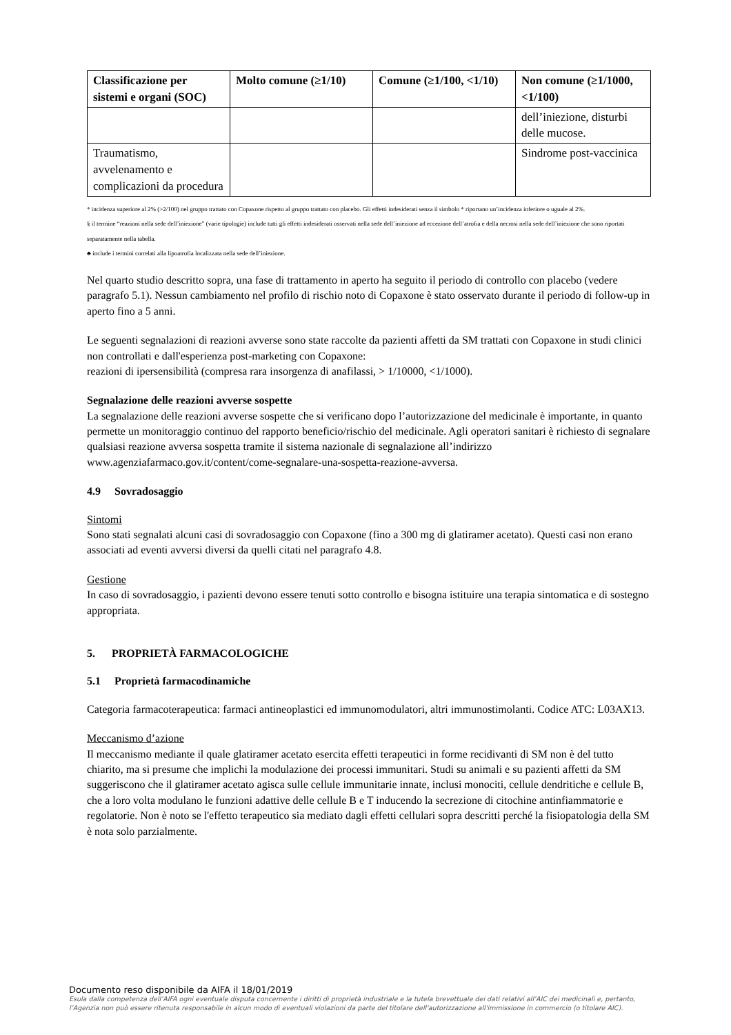| Classificazione per sistemi e organi (SOC) | Molto comune (≥1/10) | Comune (≥1/100, <1/10) | Non comune (≥1/1000, <1/100) |
| --- | --- | --- | --- |
| | | | dell’iniezione, disturbi delle mucose. |
| Traumatismo, avvelenamento e complicazioni da procedura | | | Sindrome post-vaccinica |
* incidenza superiore al 2% (>2/100) nel gruppo trattato con Copaxone rispetto al gruppo trattato con placebo. Gli effetti indesiderati senza il simbolo * riportano un’incidenza inferiore o uguale al 2%.
§ il termine “reazioni nella sede dell’iniezione” (varie tipologie) include tutti gli effetti indesiderati osservati nella sede dell’iniezione ad eccezione dell’atrofia e della necrosi nella sede dell’iniezione che sono riportati separatamente nella tabella.
♣ include i termini correlati alla lipoatrofia localizzata nella sede dell’iniezione.
Nel quarto studio descritto sopra, una fase di trattamento in aperto ha seguito il periodo di controllo con placebo (vedere paragrafo 5.1). Nessun cambiamento nel profilo di rischio noto di Copaxone è stato osservato durante il periodo di follow-up in aperto fino a 5 anni.
Le seguenti segnalazioni di reazioni avverse sono state raccolte da pazienti affetti da SM trattati con Copaxone in studi clinici non controllati e dall'esperienza post-marketing con Copaxone:
reazioni di ipersensibilità (compresa rara insorgenza di anafilassi, > 1/10000, <1/1000).
Segnalazione delle reazioni avverse sospette
La segnalazione delle reazioni avverse sospette che si verificano dopo l’autorizzazione del medicinale è importante, in quanto permette un monitoraggio continuo del rapporto beneficio/rischio del medicinale. Agli operatori sanitari è richiesto di segnalare qualsiasi reazione avversa sospetta tramite il sistema nazionale di segnalazione all’indirizzo www.agenziafarmaco.gov.it/content/come-segnalare-una-sospetta-reazione-avversa.
4.9 Sovradosaggio
Sintomi
Sono stati segnalati alcuni casi di sovradosaggio con Copaxone (fino a 300 mg di glatiramer acetato). Questi casi non erano associati ad eventi avversi diversi da quelli citati nel paragrafo 4.8.
Gestione
In caso di sovradosaggio, i pazienti devono essere tenuti sotto controllo e bisogna istituire una terapia sintomatica e di sostegno appropriata.
5. PROPRIETÀ FARMACOLOGICHE
5.1 Proprietà farmacodinamiche
Categoria farmacoterapeutica: farmaci antineoplastici ed immunomodulatori, altri immunostimolanti. Codice ATC: L03AX13.
Meccanismo d’azione
Il meccanismo mediante il quale glatiramer acetato esercita effetti terapeutici in forme recidivanti di SM non è del tutto chiarito, ma si presume che implichi la modulazione dei processi immunitari. Studi su animali e su pazienti affetti da SM suggeriscono che il glatiramer acetato agisca sulle cellule immunitarie innate, inclusi monociti, cellule dendritiche e cellule B, che a loro volta modulano le funzioni adattive delle cellule B e T inducendo la secrezione di citochine antinfiammatorie e regolatorie. Non è noto se l'effetto terapeutico sia mediato dagli effetti cellulari sopra descritti perché la fisiopatologia della SM è nota solo parzialmente.
Documento reso disponibile da AIFA il 18/01/2019
Esula dalla competenza dell’AIFA ogni eventuale disputa concernente i diritti di proprietà industriale e la tutela brevettuale dei dati relativi all’AIC dei medicinali e, pertanto, l’Agenzia non può essere ritenuta responsabile in alcun modo di eventuali violazioni da parte del titolare dell'autorizzazione all'immissione in commercio (o titolare AIC).